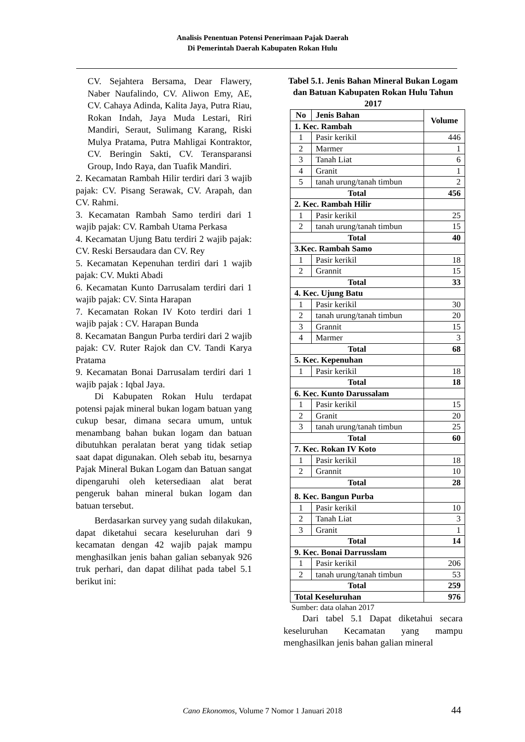Analisis Penentuan Potensi Penerimaan Pajak Daerah
Di Pemerintah Daerah Kabupaten Rokan Hulu
CV. Sejahtera Bersama, Dear Flawery, Naber Naufalindo, CV. Aliwon Emy, AE, CV. Cahaya Adinda, Kalita Jaya, Putra Riau, Rokan Indah, Jaya Muda Lestari, Riri Mandiri, Seraut, Sulimang Karang, Riski Mulya Pratama, Putra Mahligai Kontraktor, CV. Beringin Sakti, CV. Teransparansi Group, Indo Raya, dan Tuafik Mandiri.
2. Kecamatan Rambah Hilir terdiri dari 3 wajib pajak: CV. Pisang Serawak, CV. Arapah, dan CV. Rahmi.
3. Kecamatan Rambah Samo terdiri dari 1 wajib pajak: CV. Rambah Utama Perkasa
4. Kecamatan Ujung Batu terdiri 2 wajib pajak: CV. Reski Bersaudara dan CV. Rey
5. Kecamatan Kepenuhan terdiri dari 1 wajib pajak: CV. Mukti Abadi
6. Kecamatan Kunto Darrusalam terdiri dari 1 wajib pajak: CV. Sinta Harapan
7. Kecamatan Rokan IV Koto terdiri dari 1 wajib pajak : CV. Harapan Bunda
8. Kecamatan Bangun Purba terdiri dari 2 wajib pajak: CV. Ruter Rajok dan CV. Tandi Karya Pratama
9. Kecamatan Bonai Darrusalam terdiri dari 1 wajib pajak : Iqbal Jaya.
Di Kabupaten Rokan Hulu terdapat potensi pajak mineral bukan logam batuan yang cukup besar, dimana secara umum, untuk menambang bahan bukan logam dan batuan dibutuhkan peralatan berat yang tidak setiap saat dapat digunakan. Oleh sebab itu, besarnya Pajak Mineral Bukan Logam dan Batuan sangat dipengaruhi oleh ketersediaan alat berat pengeruk bahan mineral bukan logam dan batuan tersebut.
Berdasarkan survey yang sudah dilakukan, dapat diketahui secara keseluruhan dari 9 kecamatan dengan 42 wajib pajak mampu menghasilkan jenis bahan galian sebanyak 926 truk perhari, dan dapat dilihat pada tabel 5.1 berikut ini:
Tabel 5.1. Jenis Bahan Mineral Bukan Logam dan Batuan Kabupaten Rokan Hulu Tahun 2017
| No | Jenis Bahan | Volume |
| --- | --- | --- |
| 1. Kec. Rambah | | |
| 1 | Pasir kerikil | 446 |
| 2 | Marmer | 1 |
| 3 | Tanah Liat | 6 |
| 4 | Granit | 1 |
| 5 | tanah urung/tanah timbun | 2 |
| Total | | 456 |
| 2. Kec. Rambah Hilir | | |
| 1 | Pasir kerikil | 25 |
| 2 | tanah urung/tanah timbun | 15 |
| Total | | 40 |
| 3.Kec. Rambah Samo | | |
| 1 | Pasir kerikil | 18 |
| 2 | Grannit | 15 |
| Total | | 33 |
| 4. Kec. Ujung Batu | | |
| 1 | Pasir kerikil | 30 |
| 2 | tanah urung/tanah timbun | 20 |
| 3 | Grannit | 15 |
| 4 | Marmer | 3 |
| Total | | 68 |
| 5. Kec. Kepenuhan | | |
| 1 | Pasir kerikil | 18 |
| Total | | 18 |
| 6. Kec. Kunto Darussalam | | |
| 1 | Pasir kerikil | 15 |
| 2 | Granit | 20 |
| 3 | tanah urung/tanah timbun | 25 |
| Total | | 60 |
| 7. Kec. Rokan IV Koto | | |
| 1 | Pasir kerikil | 18 |
| 2 | Grannit | 10 |
| Total | | 28 |
| 8. Kec. Bangun Purba | | |
| 1 | Pasir kerikil | 10 |
| 2 | Tanah Liat | 3 |
| 3 | Granit | 1 |
| Total | | 14 |
| 9. Kec. Bonai Darrusslam | | |
| 1 | Pasir kerikil | 206 |
| 2 | tanah urung/tanah timbun | 53 |
| Total | | 259 |
| Total Keseluruhan | | 976 |
Sumber: data olahan 2017
Dari tabel 5.1 Dapat diketahui secara keseluruhan Kecamatan yang mampu menghasilkan jenis bahan galian mineral
Cano Ekonomos, Volume 7 Nomor 1 Januari 2018 44